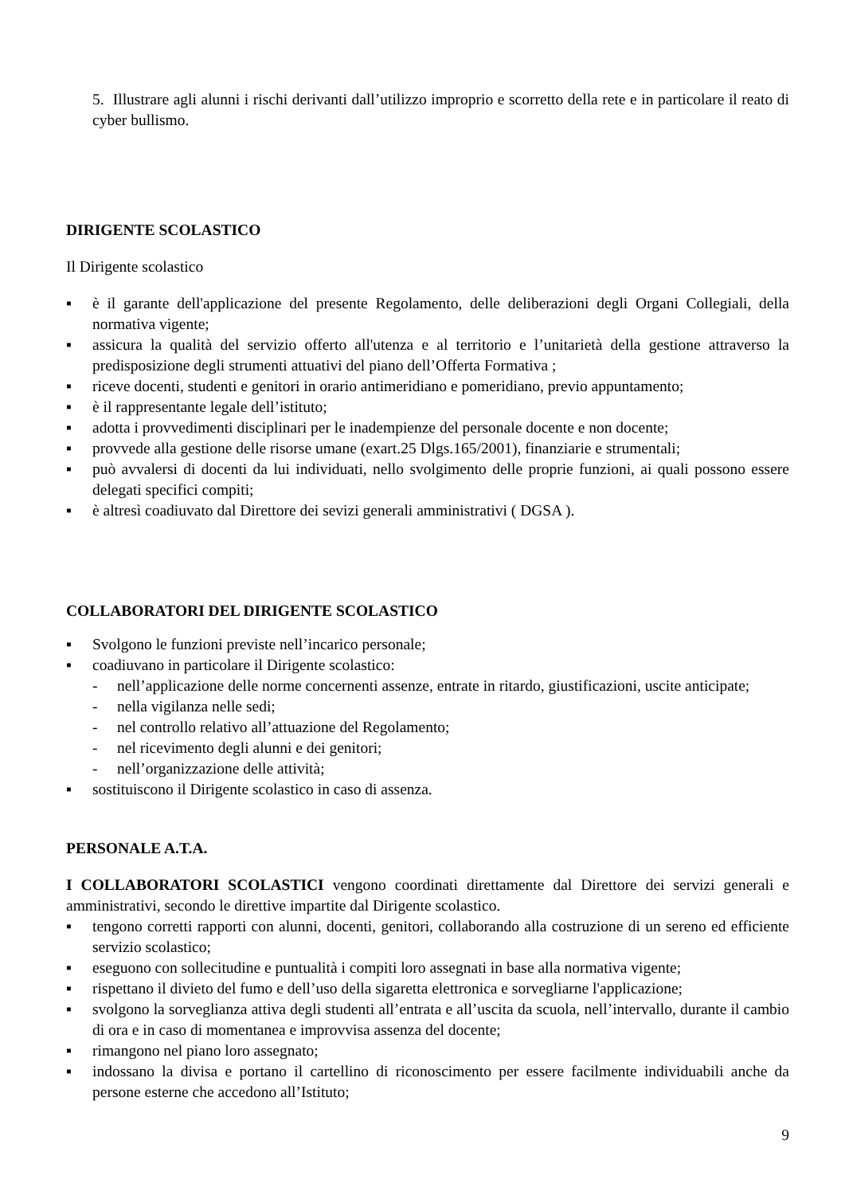5. Illustrare agli alunni i rischi derivanti dall’utilizzo improprio e scorretto della rete e in particolare il reato di cyber bullismo.
DIRIGENTE SCOLASTICO
Il Dirigente scolastico
▪ è il garante dell'applicazione del presente Regolamento, delle deliberazioni degli Organi Collegiali, della normativa vigente;
▪ assicura la qualità del servizio offerto all'utenza e al territorio e l’unitarietà della gestione attraverso la predisposizione degli strumenti attuativi del piano dell’Offerta Formativa ;
▪ riceve docenti, studenti e genitori in orario antimeridiano e pomeridiano, previo appuntamento;
▪ è il rappresentante legale dell’istituto;
▪ adotta i provvedimenti disciplinari per le inadempienze del personale docente e non docente;
▪ provvede alla gestione delle risorse umane (exart.25 Dlgs.165/2001), finanziarie e strumentali;
▪ può avvalersi di docenti da lui individuati, nello svolgimento delle proprie funzioni, ai quali possono essere delegati specifici compiti;
▪ è altresì coadiuvato dal Direttore dei sevizi generali amministrativi ( DGSA ).
COLLABORATORI DEL DIRIGENTE SCOLASTICO
▪ Svolgono le funzioni previste nell’incarico personale;
▪ coadiuvano in particolare il Dirigente scolastico:
- nell’applicazione delle norme concernenti assenze, entrate in ritardo, giustificazioni, uscite anticipate;
- nella vigilanza nelle sedi;
- nel controllo relativo all’attuazione del Regolamento;
- nel ricevimento degli alunni e dei genitori;
- nell’organizzazione delle attività;
▪ sostituiscono il Dirigente scolastico in caso di assenza.
PERSONALE A.T.A.
I COLLABORATORI SCOLASTICI vengono coordinati direttamente dal Direttore dei servizi generali e amministrativi, secondo le direttive impartite dal Dirigente scolastico.
▪ tengono corretti rapporti con alunni, docenti, genitori, collaborando alla costruzione di un sereno ed efficiente servizio scolastico;
▪ eseguono con sollecitudine e puntualità i compiti loro assegnati in base alla normativa vigente;
▪ rispettano il divieto del fumo e dell’uso della sigaretta elettronica e sorvegliarne l'applicazione;
▪ svolgono la sorveglianza attiva degli studenti all’entrata e all’uscita da scuola, nell’intervallo, durante il cambio di ora e in caso di momentanea e improvvisa assenza del docente;
▪ rimangono nel piano loro assegnato;
▪ indossano la divisa e portano il cartellino di riconoscimento per essere facilmente individuabili anche da persone esterne che accedono all’Istituto;
9